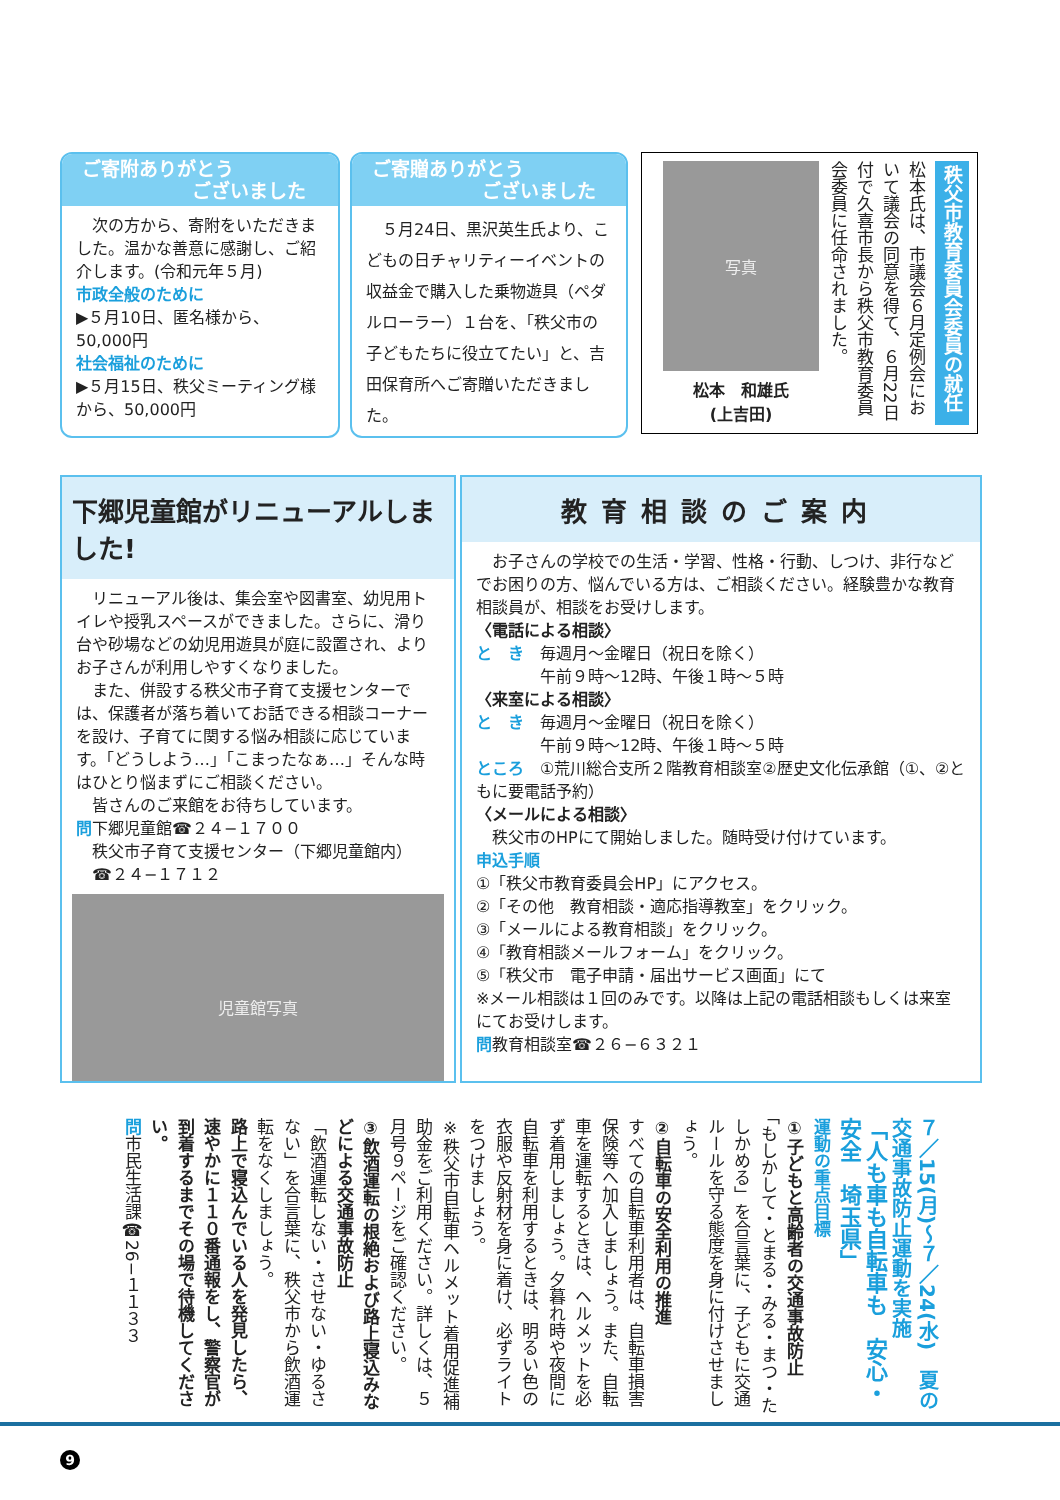ご寄附ありがとう
ございました
　次の方から、寄附をいただきました。温かな善意に感謝し、ご紹介します。(令和元年５月)
市政全般のために
▶５月10日、匿名様から、50,000円
社会福祉のために
▶５月15日、秩父ミーティング様から、50,000円
ご寄贈ありがとう
ございました
　５月24日、黒沢英生氏より、こどもの日チャリティーイベントの収益金で購入した乗物遊具（ペダルローラー）１台を、「秩父市の子どもたちに役立てたい」と、吉田保育所へご寄贈いただきました。
秩父市教育委員会委員の就任
松本氏は、市議会６月定例会において議会の同意を得て、６月22日付で久喜市長から秩父市教育委員会委員に任命されました。
写真
松本　和雄氏
(上吉田)
下郷児童館がリニューアルしました!
　リニューアル後は、集会室や図書室、幼児用トイレや授乳スペースができました。さらに、滑り台や砂場などの幼児用遊具が庭に設置され、よりお子さんが利用しやすくなりました。
　また、併設する秩父市子育て支援センターでは、保護者が落ち着いてお話できる相談コーナーを設け、子育てに関する悩み相談に応じています。「どうしよう…」「こまったなぁ…」そんな時はひとり悩まずにご相談ください。
　皆さんのご来館をお待ちしています。
問下郷児童館☎２４−１７００
　秩父市子育て支援センター（下郷児童館内）
　☎２４−１７１２
児童館写真
教育相談のご案内
　お子さんの学校での生活・学習、性格・行動、しつけ、非行などでお困りの方、悩んでいる方は、ご相談ください。経験豊かな教育相談員が、相談をお受けします。
〈電話による相談〉
と　き　毎週月〜金曜日（祝日を除く）
　　　　午前９時〜12時、午後１時〜５時
〈来室による相談〉
と　き　毎週月〜金曜日（祝日を除く）
　　　　午前９時〜12時、午後１時〜５時
ところ　①荒川総合支所２階教育相談室②歴史文化伝承館（①、②ともに要電話予約）
〈メールによる相談〉
　秩父市のHPにて開始しました。随時受け付けています。
申込手順
①「秩父市教育委員会HP」にアクセス。
②「その他　教育相談・適応指導教室」をクリック。
③「メールによる教育相談」をクリック。
④「教育相談メールフォーム」をクリック。
⑤「秩父市　電子申請・届出サービス画面」にて
※メール相談は１回のみです。以降は上記の電話相談もしくは来室にてお受けします。
問教育相談室☎２６−６３２１
７／15(月)〜７／24(水)　夏の交通事故防止運動を実施
「人も車も自転車も　安心・安全　埼玉県」
運動の重点目標
①子どもと高齢者の交通事故防止
「もしかして・とまる・みる・まつ・たしかめる」を合言葉に、子どもに交通ルールを守る態度を身に付けさせましょう。
②自転車の安全利用の推進
すべての自転車利用者は、自転車損害保険等へ加入しましょう。また、自転車を運転するときは、ヘルメットを必ず着用しましょう。夕暮れ時や夜間に自転車を利用するときは、明るい色の衣服や反射材を身に着け、必ずライトをつけましょう。
※秩父市自転車ヘルメット着用促進補助金をご利用ください。詳しくは、５月号９ページをご確認ください。
③飲酒運転の根絶および路上寝込みなどによる交通事故防止
「飲酒運転しない・させない・ゆるさない」を合言葉に、秩父市から飲酒運転をなくしましょう。
路上で寝込んでいる人を発見したら、速やかに１１０番通報をし、警察官が到着するまでその場で待機してください。
問市民生活課☎26−１１３３
9